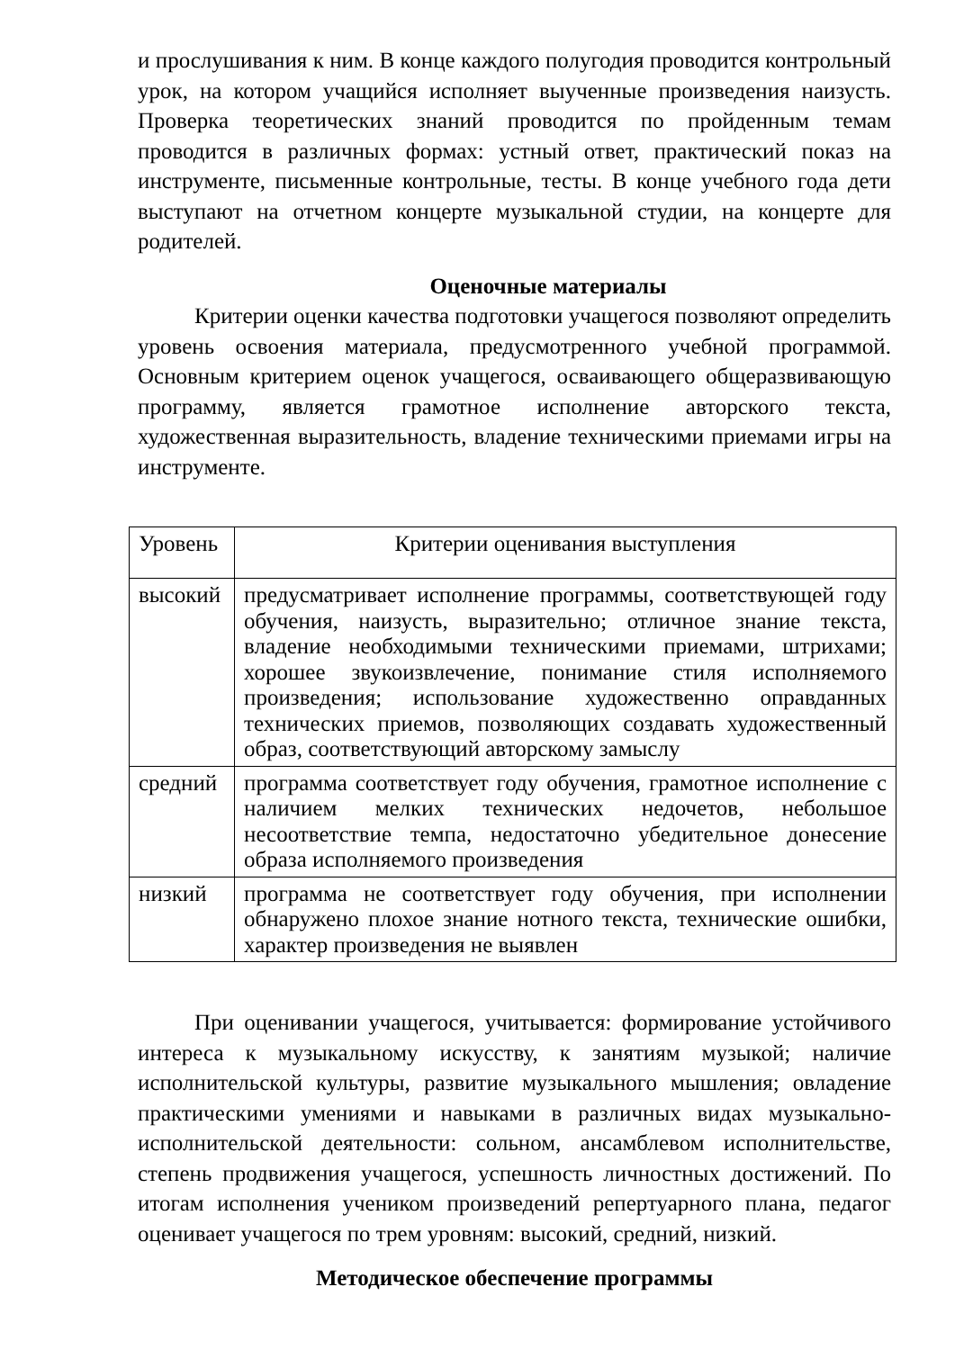и прослушивания к ним. В конце каждого полугодия проводится контрольный урок, на котором учащийся исполняет выученные произведения наизусть. Проверка теоретических знаний проводится по пройденным темам проводится в различных формах: устный ответ, практический показ на инструменте, письменные контрольные, тесты. В конце учебного года дети выступают на отчетном концерте музыкальной студии, на концерте для родителей.
Оценочные материалы
Критерии оценки качества подготовки учащегося позволяют определить уровень освоения материала, предусмотренного учебной программой. Основным критерием оценок учащегося, осваивающего общеразвивающую программу, является грамотное исполнение авторского текста, художественная выразительность, владение техническими приемами игры на инструменте.
| Уровень | Критерии оценивания выступления |
| высокий | предусматривает исполнение программы, соответствующей году обучения, наизусть, выразительно; отличное знание текста, владение необходимыми техническими приемами, штрихами; хорошее звукоизвлечение, понимание стиля исполняемого произведения; использование художественно оправданных технических приемов, позволяющих создавать художественный образ, соответствующий авторскому замыслу |
| средний | программа соответствует году обучения, грамотное исполнение с наличием мелких технических недочетов, небольшое несоответствие темпа, недостаточно убедительное донесение образа исполняемого произведения |
| низкий | программа не соответствует году обучения, при исполнении обнаружено плохое знание нотного текста, технические ошибки, характер произведения не выявлен |
При оценивании учащегося, учитывается: формирование устойчивого интереса к музыкальному искусству, к занятиям музыкой; наличие исполнительской культуры, развитие музыкального мышления; овладение практическими умениями и навыками в различных видах музыкально-исполнительской деятельности: сольном, ансамблевом исполнительстве, степень продвижения учащегося, успешность личностных достижений. По итогам исполнения учеником произведений репертуарного плана, педагог оценивает учащегося по трем уровням: высокий, средний, низкий.
Методическое обеспечение программы